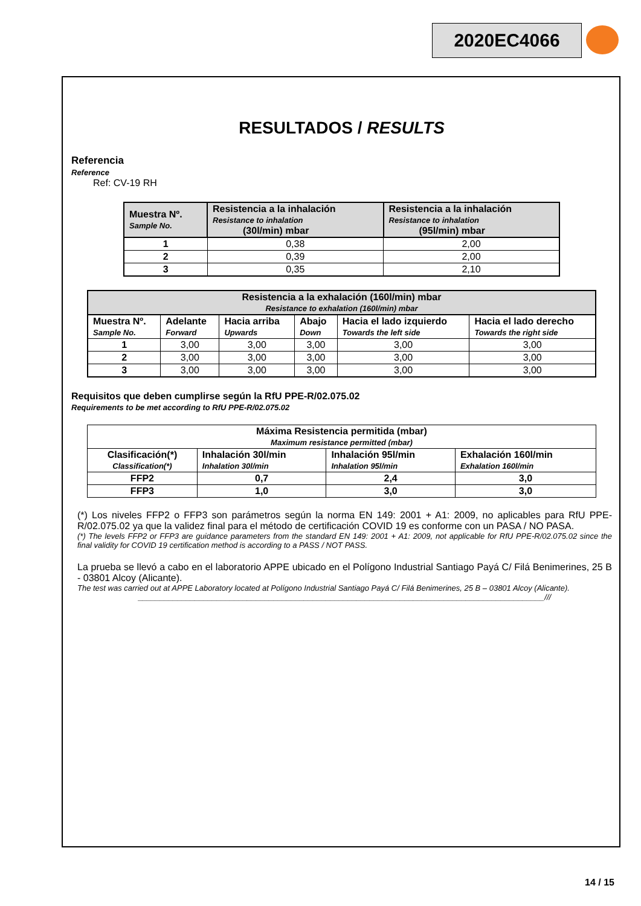2020EC4066
RESULTADOS / RESULTS
Referencia
Reference
Ref: CV-19 RH
| Muestra Nº. Sample No. | Resistencia a la inhalación Resistance to inhalation (30l/min) mbar | Resistencia a la inhalación Resistance to inhalation (95l/min) mbar |
| --- | --- | --- |
| 1 | 0,38 | 2,00 |
| 2 | 0,39 | 2,00 |
| 3 | 0,35 | 2,10 |
| Resistencia a la exhalación (160l/min) mbar Resistance to exhalation (160l/min) mbar | | | | | |
| --- | --- | --- | --- | --- | --- |
| Muestra Nº. Sample No. | Adelante Forward | Hacia arriba Upwards | Abajo Down | Hacia el lado izquierdo Towards the left side | Hacia el lado derecho Towards the right side |
| 1 | 3,00 | 3,00 | 3,00 | 3,00 | 3,00 |
| 2 | 3,00 | 3,00 | 3,00 | 3,00 | 3,00 |
| 3 | 3,00 | 3,00 | 3,00 | 3,00 | 3,00 |
Requisitos que deben cumplirse según la RfU PPE-R/02.075.02
Requirements to be met according to RfU PPE-R/02.075.02
| Máxima Resistencia permitida (mbar) Maximum resistance permitted (mbar) | | | |
| Clasificación(*) Classification(*) | Inhalación 30l/min Inhalation 30l/min | Inhalación 95l/min Inhalation 95l/min | Exhalación 160l/min Exhalation 160l/min |
| FFP2 | 0,7 | 2,4 | 3,0 |
| FFP3 | 1,0 | 3,0 | 3,0 |
(*) Los niveles FFP2 o FFP3 son parámetros según la norma EN 149: 2001 + A1: 2009, no aplicables para RfU PPE-R/02.075.02 ya que la validez final para el método de certificación COVID 19 es conforme con un PASA / NO PASA.
(*) The levels FFP2 or FFP3 are guidance parameters from the standard EN 149: 2001 + A1: 2009, not applicable for RfU PPE-R/02.075.02 since the final validity for COVID 19 certification method is according to a PASS / NOT PASS.
La prueba se llevó a cabo en el laboratorio APPE ubicado en el Polígono Industrial Santiago Payá C/ Filá Benimerines, 25 B - 03801 Alcoy (Alicante).
The test was carried out at APPE Laboratory located at Polígono Industrial Santiago Payá C/ Filá Benimerines, 25 B – 03801 Alcoy (Alicante).
_____________________________________________________________________________________________///
14 / 15